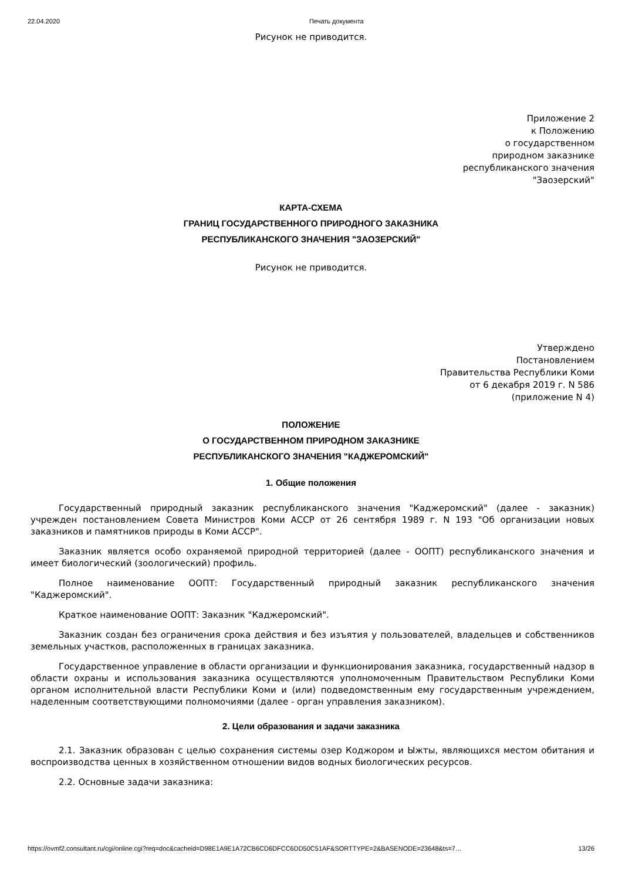22.04.2020 Печать документа
Рисунок не приводится.
Приложение 2
к Положению
о государственном
природном заказнике
республиканского значения
"Заозерский"
КАРТА-СХЕМА
ГРАНИЦ ГОСУДАРСТВЕННОГО ПРИРОДНОГО ЗАКАЗНИКА
РЕСПУБЛИКАНСКОГО ЗНАЧЕНИЯ "ЗАОЗЕРСКИЙ"
Рисунок не приводится.
Утверждено
Постановлением
Правительства Республики Коми
от 6 декабря 2019 г. N 586
(приложение N 4)
ПОЛОЖЕНИЕ
О ГОСУДАРСТВЕННОМ ПРИРОДНОМ ЗАКАЗНИКЕ
РЕСПУБЛИКАНСКОГО ЗНАЧЕНИЯ "КАДЖЕРОМСКИЙ"
1. Общие положения
Государственный природный заказник республиканского значения "Каджеромский" (далее - заказник) учрежден постановлением Совета Министров Коми АССР от 26 сентября 1989 г. N 193 "Об организации новых заказников и памятников природы в Коми АССР".
Заказник является особо охраняемой природной территорией (далее - ООПТ) республиканского значения и имеет биологический (зоологический) профиль.
Полное наименование ООПТ: Государственный природный заказник республиканского значения "Каджеромский".
Краткое наименование ООПТ: Заказник "Каджеромский".
Заказник создан без ограничения срока действия и без изъятия у пользователей, владельцев и собственников земельных участков, расположенных в границах заказника.
Государственное управление в области организации и функционирования заказника, государственный надзор в области охраны и использования заказника осуществляются уполномоченным Правительством Республики Коми органом исполнительной власти Республики Коми и (или) подведомственным ему государственным учреждением, наделенным соответствующими полномочиями (далее - орган управления заказником).
2. Цели образования и задачи заказника
2.1. Заказник образован с целью сохранения системы озер Коджором и Ыжты, являющихся местом обитания и воспроизводства ценных в хозяйственном отношении видов водных биологических ресурсов.
2.2. Основные задачи заказника:
https://ovmf2.consultant.ru/cgi/online.cgi?req=doc&cacheid=D98E1A9E1A72CB6CD6DFCC6DD50C51AF&SORTTYPE=2&BASENODE=23648&ts=7… 13/26